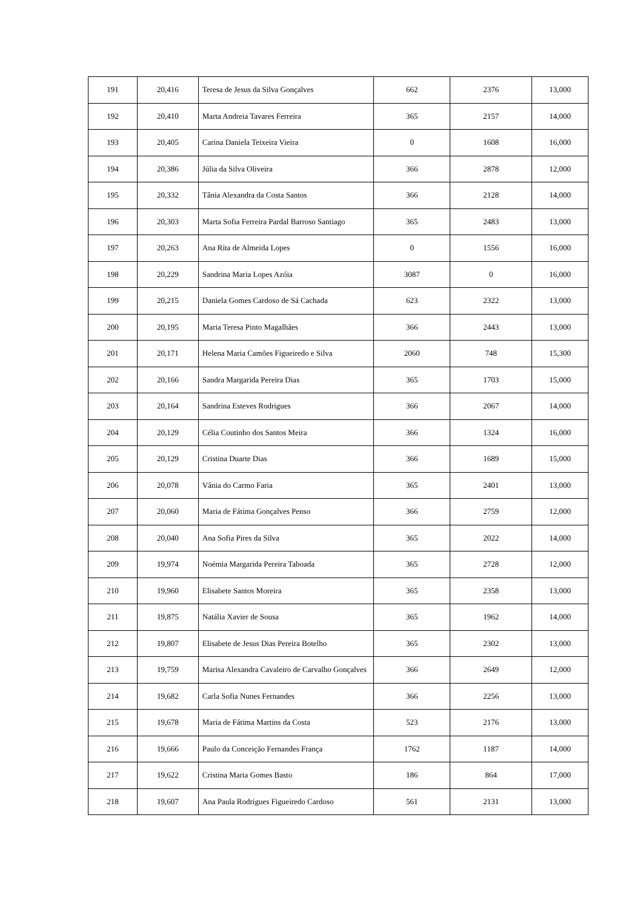| 191 | 20,416 | Teresa de Jesus da Silva Gonçalves | 662 | 2376 | 13,000 |
| 192 | 20,410 | Marta Andreia Tavares Ferreira | 365 | 2157 | 14,000 |
| 193 | 20,405 | Carina Daniela Teixeira Vieira | 0 | 1608 | 16,000 |
| 194 | 20,386 | Júlia da Silva Oliveira | 366 | 2878 | 12,000 |
| 195 | 20,332 | Tânia Alexandra da Costa Santos | 366 | 2128 | 14,000 |
| 196 | 20,303 | Marta Sofia Ferreira Pardal Barroso Santiago | 365 | 2483 | 13,000 |
| 197 | 20,263 | Ana Rita de Almeida Lopes | 0 | 1556 | 16,000 |
| 198 | 20,229 | Sandrina Maria Lopes Azóia | 3087 | 0 | 16,000 |
| 199 | 20,215 | Daniela Gomes Cardoso de Sá Cachada | 623 | 2322 | 13,000 |
| 200 | 20,195 | Maria Teresa Pinto Magalhães | 366 | 2443 | 13,000 |
| 201 | 20,171 | Helena Maria Camões Figueiredo e Silva | 2060 | 748 | 15,300 |
| 202 | 20,166 | Sandra Margarida Pereira Dias | 365 | 1703 | 15,000 |
| 203 | 20,164 | Sandrina Esteves Rodrigues | 366 | 2067 | 14,000 |
| 204 | 20,129 | Célia Coutinho dos Santos Meira | 366 | 1324 | 16,000 |
| 205 | 20,129 | Cristina Duarte Dias | 366 | 1689 | 15,000 |
| 206 | 20,078 | Vânia do Carmo Faria | 365 | 2401 | 13,000 |
| 207 | 20,060 | Maria de Fátima Gonçalves Penso | 366 | 2759 | 12,000 |
| 208 | 20,040 | Ana Sofia Pires da Silva | 365 | 2022 | 14,000 |
| 209 | 19,974 | Noémia Margarida Pereira Taboada | 365 | 2728 | 12,000 |
| 210 | 19,960 | Elisabete Santos Moreira | 365 | 2358 | 13,000 |
| 211 | 19,875 | Natália Xavier de Sousa | 365 | 1962 | 14,000 |
| 212 | 19,807 | Elisabete de Jesus Dias Pereira Botelho | 365 | 2302 | 13,000 |
| 213 | 19,759 | Marisa Alexandra Cavaleiro de Carvalho Gonçalves | 366 | 2649 | 12,000 |
| 214 | 19,682 | Carla Sofia Nunes Fernandes | 366 | 2256 | 13,000 |
| 215 | 19,678 | Maria de Fátima Martins da Costa | 523 | 2176 | 13,000 |
| 216 | 19,666 | Paulo da Conceição Fernandes França | 1762 | 1187 | 14,000 |
| 217 | 19,622 | Cristina Maria Gomes Basto | 186 | 864 | 17,000 |
| 218 | 19,607 | Ana Paula Rodrigues Figueiredo Cardoso | 561 | 2131 | 13,000 |